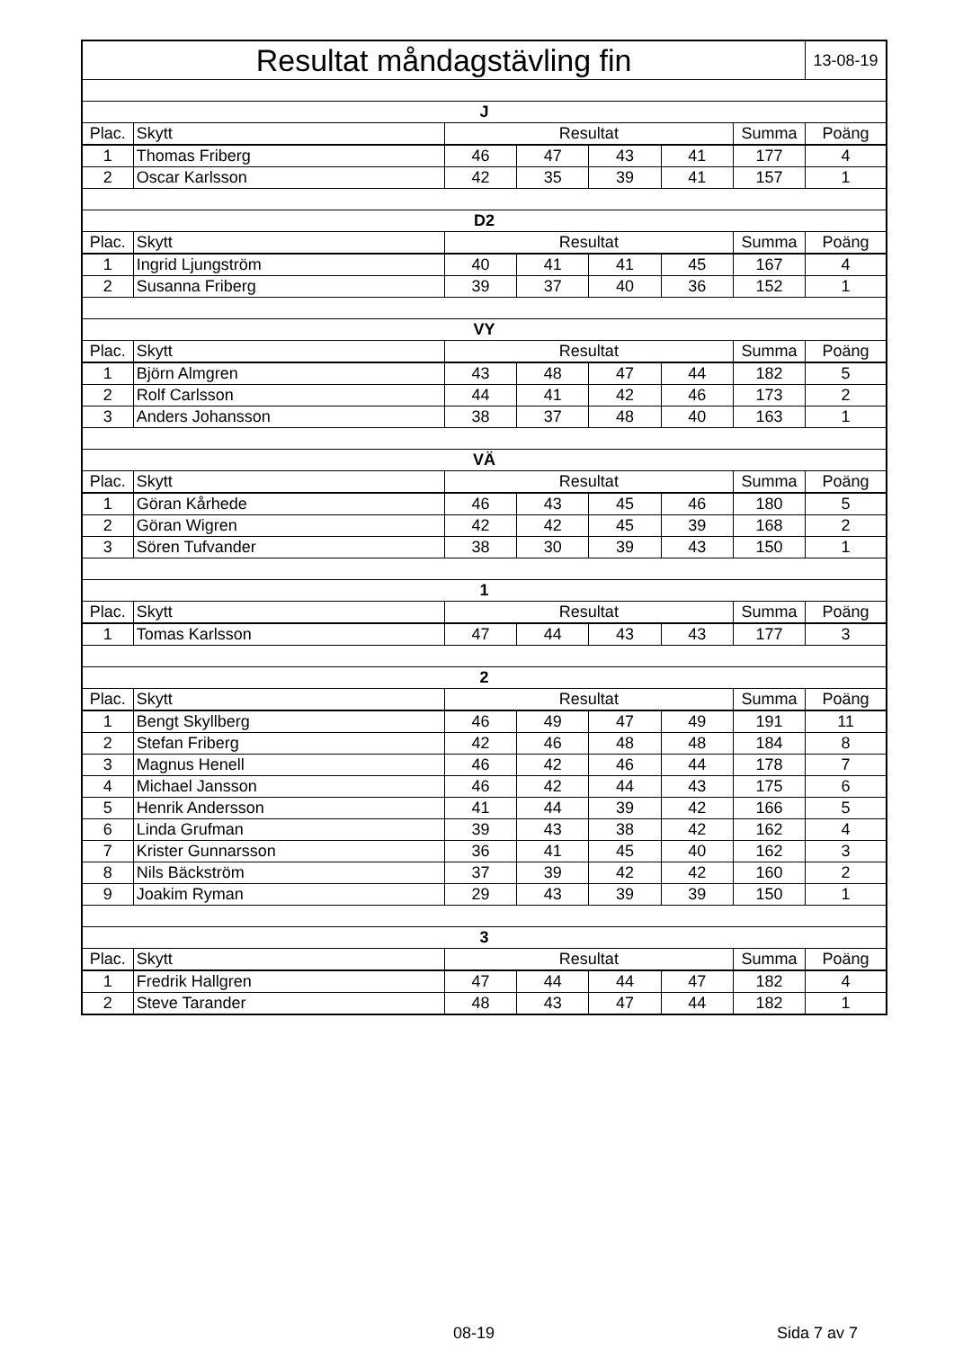| Resultat måndagstävling fin | | | | | | | 13-08-19 |
| J | | | | | | | |
| Plac. | Skytt | Resultat | | | | Summa | Poäng |
| 1 | Thomas Friberg | 46 | 47 | 43 | 41 | 177 | 4 |
| 2 | Oscar Karlsson | 42 | 35 | 39 | 41 | 157 | 1 |
| D2 | | | | | | | |
| Plac. | Skytt | Resultat | | | | Summa | Poäng |
| 1 | Ingrid Ljungström | 40 | 41 | 41 | 45 | 167 | 4 |
| 2 | Susanna Friberg | 39 | 37 | 40 | 36 | 152 | 1 |
| VY | | | | | | | |
| Plac. | Skytt | Resultat | | | | Summa | Poäng |
| 1 | Björn Almgren | 43 | 48 | 47 | 44 | 182 | 5 |
| 2 | Rolf Carlsson | 44 | 41 | 42 | 46 | 173 | 2 |
| 3 | Anders Johansson | 38 | 37 | 48 | 40 | 163 | 1 |
| VÄ | | | | | | | |
| Plac. | Skytt | Resultat | | | | Summa | Poäng |
| 1 | Göran Kårhede | 46 | 43 | 45 | 46 | 180 | 5 |
| 2 | Göran Wigren | 42 | 42 | 45 | 39 | 168 | 2 |
| 3 | Sören Tufvander | 38 | 30 | 39 | 43 | 150 | 1 |
| 1 | | | | | | | |
| Plac. | Skytt | Resultat | | | | Summa | Poäng |
| 1 | Tomas Karlsson | 47 | 44 | 43 | 43 | 177 | 3 |
| 2 | | | | | | | |
| Plac. | Skytt | Resultat | | | | Summa | Poäng |
| 1 | Bengt Skyllberg | 46 | 49 | 47 | 49 | 191 | 11 |
| 2 | Stefan Friberg | 42 | 46 | 48 | 48 | 184 | 8 |
| 3 | Magnus Henell | 46 | 42 | 46 | 44 | 178 | 7 |
| 4 | Michael Jansson | 46 | 42 | 44 | 43 | 175 | 6 |
| 5 | Henrik Andersson | 41 | 44 | 39 | 42 | 166 | 5 |
| 6 | Linda Grufman | 39 | 43 | 38 | 42 | 162 | 4 |
| 7 | Krister Gunnarsson | 36 | 41 | 45 | 40 | 162 | 3 |
| 8 | Nils Bäckström | 37 | 39 | 42 | 42 | 160 | 2 |
| 9 | Joakim Ryman | 29 | 43 | 39 | 39 | 150 | 1 |
| 3 | | | | | | | |
| Plac. | Skytt | Resultat | | | | Summa | Poäng |
| 1 | Fredrik Hallgren | 47 | 44 | 44 | 47 | 182 | 4 |
| 2 | Steve Tarander | 48 | 43 | 47 | 44 | 182 | 1 |
08-19 Sida 7 av 7